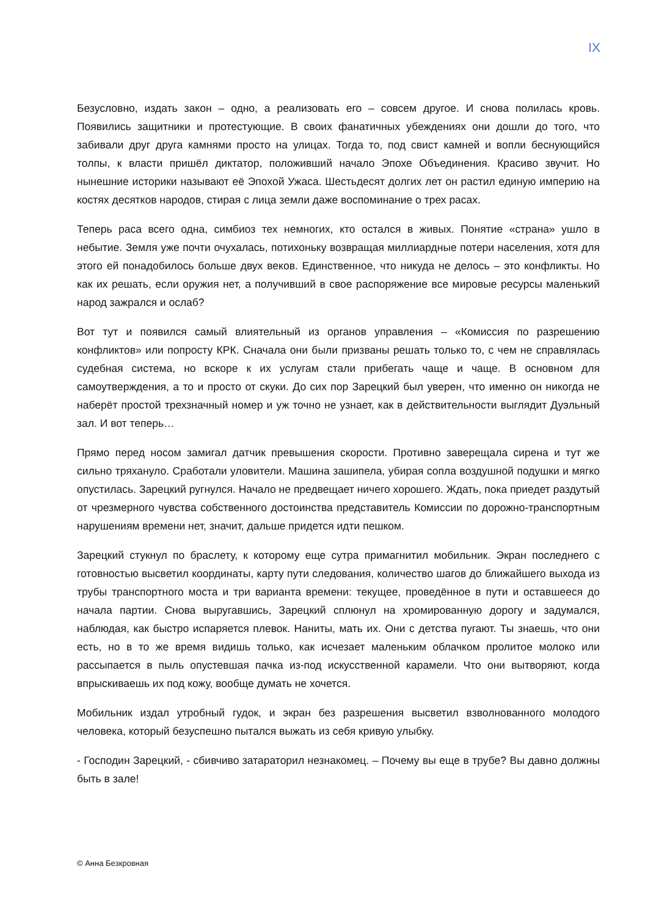IX
Безусловно, издать закон – одно, а реализовать его – совсем другое. И снова полилась кровь. Появились защитники и протестующие. В своих фанатичных убеждениях они дошли до того, что забивали друг друга камнями просто на улицах. Тогда то, под свист камней и вопли беснующийся толпы, к власти пришёл диктатор, положивший начало Эпохе Объединения. Красиво звучит. Но нынешние историки называют её Эпохой Ужаса. Шестьдесят долгих лет он растил единую империю на костях десятков народов, стирая с лица земли даже воспоминание о трех расах.
Теперь раса всего одна, симбиоз тех немногих, кто остался в живых. Понятие «страна» ушло в небытие. Земля уже почти очухалась, потихоньку возвращая миллиардные потери населения, хотя для этого ей понадобилось больше двух веков. Единственное, что никуда не делось – это конфликты. Но как их решать, если оружия нет, а получивший в свое распоряжение все мировые ресурсы маленький народ зажрался и ослаб?
Вот тут и появился самый влиятельный из органов управления – «Комиссия по разрешению конфликтов» или попросту КРК. Сначала они были призваны решать только то, с чем не справлялась судебная система, но вскоре к их услугам стали прибегать чаще и чаще. В основном для самоутверждения, а то и просто от скуки. До сих пор Зарецкий был уверен, что именно он никогда не наберёт простой трехзначный номер и уж точно не узнает, как в действительности выглядит Дуэльный зал. И вот теперь…
Прямо перед носом замигал датчик превышения скорости. Противно заверещала сирена и тут же сильно тряхануло. Сработали уловители. Машина зашипела, убирая сопла воздушной подушки и мягко опустилась. Зарецкий ругнулся. Начало не предвещает ничего хорошего. Ждать, пока приедет раздутый от чрезмерного чувства собственного достоинства представитель Комиссии по дорожно-транспортным нарушениям времени нет, значит, дальше придется идти пешком.
Зарецкий стукнул по браслету, к которому еще сутра примагнитил мобильник. Экран последнего с готовностью высветил координаты, карту пути следования, количество шагов до ближайшего выхода из трубы транспортного моста и три варианта времени: текущее, проведённое в пути и оставшееся до начала партии. Снова выругавшись, Зарецкий сплюнул на хромированную дорогу и задумался, наблюдая, как быстро испаряется плевок. Наниты, мать их. Они с детства пугают. Ты знаешь, что они есть, но в то же время видишь только, как исчезает маленьким облачком пролитое молоко или рассыпается в пыль опустевшая пачка из-под искусственной карамели. Что они вытворяют, когда впрыскиваешь их под кожу, вообще думать не хочется.
Мобильник издал утробный гудок, и экран без разрешения высветил взволнованного молодого человека, который безуспешно пытался выжать из себя кривую улыбку.
- Господин Зарецкий, - сбивчиво затараторил незнакомец. – Почему вы еще в трубе? Вы давно должны быть в зале!
© Анна Безкровная